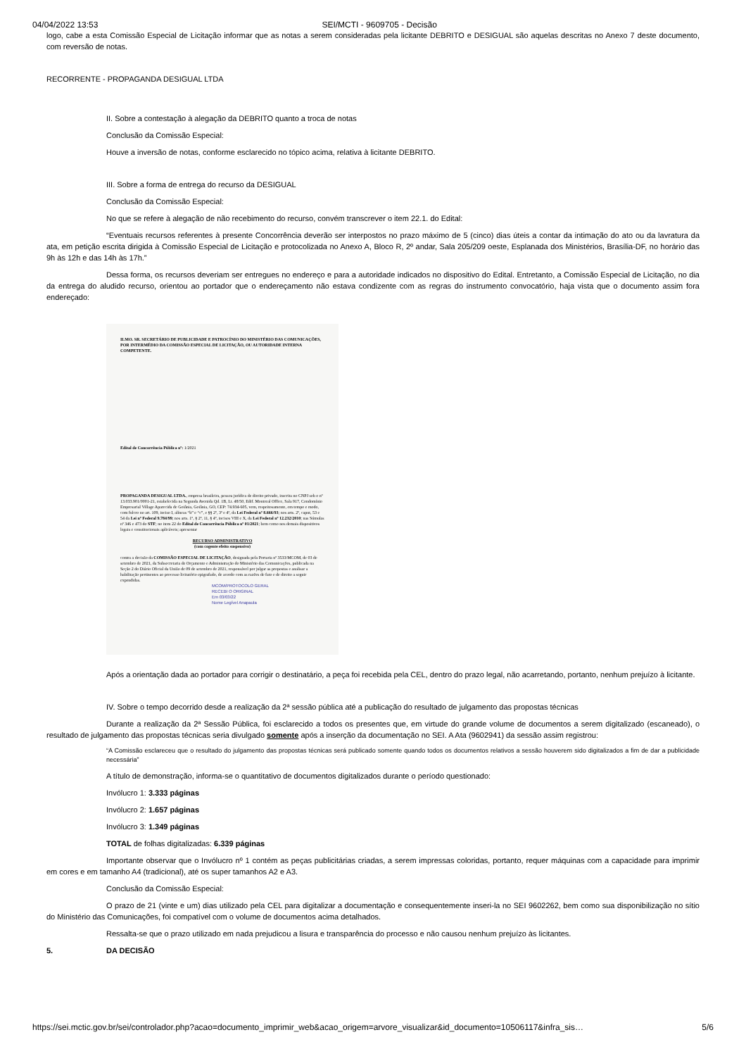04/04/2022 13:53 SEI/MCTI - 9609705 - Decisão
logo, cabe a esta Comissão Especial de Licitação informar que as notas a serem consideradas pela licitante DEBRITO e DESIGUAL são aquelas descritas no Anexo 7 deste documento, com reversão de notas.
RECORRENTE - PROPAGANDA DESIGUAL LTDA
II. Sobre a contestação à alegação da DEBRITO quanto a troca de notas
Conclusão da Comissão Especial:
Houve a inversão de notas, conforme esclarecido no tópico acima, relativa à licitante DEBRITO.
III. Sobre a forma de entrega do recurso da DESIGUAL
Conclusão da Comissão Especial:
No que se refere à alegação de não recebimento do recurso, convém transcrever o item 22.1. do Edital:
“Eventuais recursos referentes à presente Concorrência deverão ser interpostos no prazo máximo de 5 (cinco) dias úteis a contar da intimação do ato ou da lavratura da ata, em petição escrita dirigida à Comissão Especial de Licitação e protocolizada no Anexo A, Bloco R, 2º andar, Sala 205/209 oeste, Esplanada dos Ministérios, Brasília-DF, no horário das 9h às 12h e das 14h às 17h.”
Dessa forma, os recursos deveriam ser entregues no endereço e para a autoridade indicados no dispositivo do Edital. Entretanto, a Comissão Especial de Licitação, no dia da entrega do aludido recurso, orientou ao portador que o endereçamento não estava condizente com as regras do instrumento convocatório, haja vista que o documento assim fora endereçado:
ILMO. SR. SECRETÁRIO DE PUBLICIDADE E PATROCÍNIO DO MINISTÉRIO DAS COMUNICAÇÕES, POR INTERMÉDIO DA COMISSÃO ESPECIAL DE LICITAÇÃO, OU AUTORIDADE INTERNA COMPETENTE.
Edital de Concorrência Pública nº: 1/2021
PROPAGANDA DESIGUAL LTDA., empresa brasileira, pessoa jurídica de direito privado, inscrita no CNPJ sob o nº 13.033.901/0001-21, estabelecida na Segunda Avenida Qd. 1B, Lt. 48/50, Edif. Montreal Office, Sala 917, Condomínio Empresarial Village Aparecida de Goiânia, Goiânia, GO, CEP: 74.934-605, vem, respeitosamente, em tempo e modo, com fulcro no art. 109, inciso I, alíneas “b” e “c”, e §§ 2º, 3º e 4º, da Lei Federal nº 8.666/93; nos arts. 2º, caput, 53 e 54 da Lei nº Federal 9.784/99; nos arts. 1º, § 2º, 11, § 4º, incisos VIII e X, da Lei Federal nº 12.232/2010; nas Súmulas nº 346 e 473 do STF; no item 22 do Edital de Concorrência Pública nº 01/2021; bem como nos demais dispositivos legais e constitucionais aplicáveis; apresentar
RECURSO ADMINISTRATIVO
(com cogente efeito suspensivo)
contra a decisão da COMISSÃO ESPECIAL DE LICITAÇÃO, designada pela Portaria nº 3533/MCOM, de 03 de setembro de 2021, da Subsecretaria de Orçamento e Administração do Ministério das Comunicações, publicada na Seção 2 do Diário Oficial da União de 09 de setembro de 2021, responsável por julgar as propostas e analisar a habilitação pertinentes ao processo licitatório epigrafado, de acordo com as razões de fato e de direito a seguir expendidas.
MCOM/PROTOCOLO GERAL
RECEBI O ORIGINAL
Em 03/03/22
Nome Legível Anapaula
Após a orientação dada ao portador para corrigir o destinatário, a peça foi recebida pela CEL, dentro do prazo legal, não acarretando, portanto, nenhum prejuízo à licitante.
IV. Sobre o tempo decorrido desde a realização da 2ª sessão pública até a publicação do resultado de julgamento das propostas técnicas
Durante a realização da 2ª Sessão Pública, foi esclarecido a todos os presentes que, em virtude do grande volume de documentos a serem digitalizado (escaneado), o resultado de julgamento das propostas técnicas seria divulgado somente após a inserção da documentação no SEI. A Ata (9602941) da sessão assim registrou:
“A Comissão esclareceu que o resultado do julgamento das propostas técnicas será publicado somente quando todos os documentos relativos a sessão houverem sido digitalizados a fim de dar a publicidade necessária”
A título de demonstração, informa-se o quantitativo de documentos digitalizados durante o período questionado:
Invólucro 1: 3.333 páginas
Invólucro 2: 1.657 páginas
Invólucro 3: 1.349 páginas
TOTAL de folhas digitalizadas: 6.339 páginas
Importante observar que o Invólucro nº 1 contém as peças publicitárias criadas, a serem impressas coloridas, portanto, requer máquinas com a capacidade para imprimir em cores e em tamanho A4 (tradicional), até os super tamanhos A2 e A3.
Conclusão da Comissão Especial:
O prazo de 21 (vinte e um) dias utilizado pela CEL para digitalizar a documentação e consequentemente inseri-la no SEI 9602262, bem como sua disponibilização no sítio do Ministério das Comunicações, foi compatível com o volume de documentos acima detalhados.
Ressalta-se que o prazo utilizado em nada prejudicou a lisura e transparência do processo e não causou nenhum prejuízo às licitantes.
5. DA DECISÃO
https://sei.mctic.gov.br/sei/controlador.php?acao=documento_imprimir_web&acao_origem=arvore_visualizar&id_documento=10506117&infra_sis… 5/6